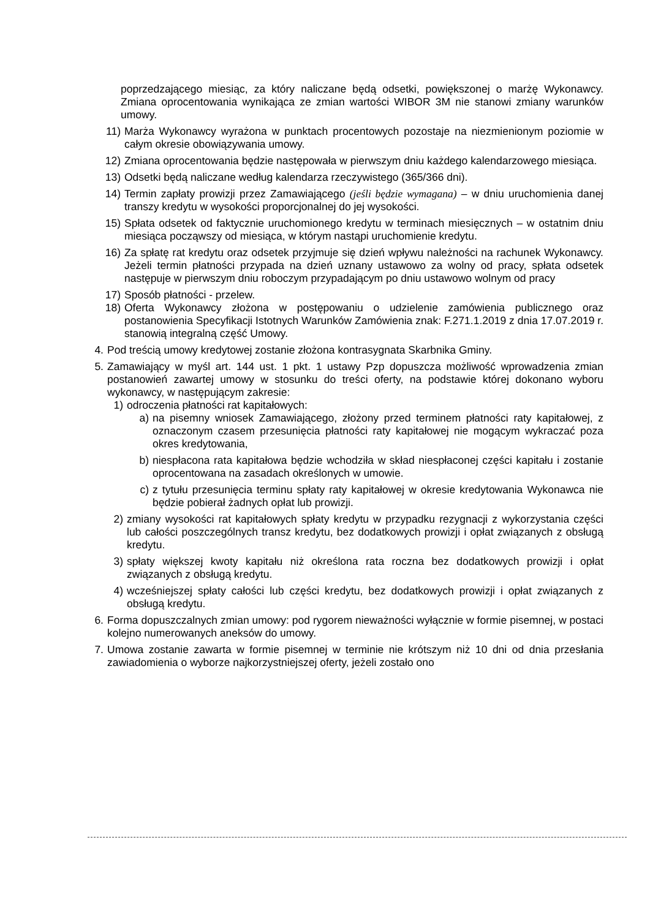poprzedzającego miesiąc, za który naliczane będą odsetki, powiększonej o marżę Wykonawcy. Zmiana oprocentowania wynikająca ze zmian wartości WIBOR 3M nie stanowi zmiany warunków umowy.
11) Marża Wykonawcy wyrażona w punktach procentowych pozostaje na niezmienionym poziomie w całym okresie obowiązywania umowy.
12) Zmiana oprocentowania będzie następowała w pierwszym dniu każdego kalendarzowego miesiąca.
13) Odsetki będą naliczane według kalendarza rzeczywistego (365/366 dni).
14) Termin zapłaty prowizji przez Zamawiającego (jeśli będzie wymagana) – w dniu uruchomienia danej transzy kredytu w wysokości proporcjonalnej do jej wysokości.
15) Spłata odsetek od faktycznie uruchomionego kredytu w terminach miesięcznych – w ostatnim dniu miesiąca począwszy od miesiąca, w którym nastąpi uruchomienie kredytu.
16) Za spłatę rat kredytu oraz odsetek przyjmuje się dzień wpływu należności na rachunek Wykonawcy. Jeżeli termin płatności przypada na dzień uznany ustawowo za wolny od pracy, spłata odsetek następuje w pierwszym dniu roboczym przypadającym po dniu ustawowo wolnym od pracy
17) Sposób płatności - przelew.
18) Oferta Wykonawcy złożona w postępowaniu o udzielenie zamówienia publicznego oraz postanowienia Specyfikacji Istotnych Warunków Zamówienia znak: F.271.1.2019 z dnia 17.07.2019 r. stanowią integralną część Umowy.
4. Pod treścią umowy kredytowej zostanie złożona kontrasygnata Skarbnika Gminy.
5. Zamawiający w myśl art. 144 ust. 1 pkt. 1 ustawy Pzp dopuszcza możliwość wprowadzenia zmian postanowień zawartej umowy w stosunku do treści oferty, na podstawie której dokonano wyboru wykonawcy, w następującym zakresie:
1) odroczenia płatności rat kapitałowych:
a) na pisemny wniosek Zamawiającego, złożony przed terminem płatności raty kapitałowej, z oznaczonym czasem przesunięcia płatności raty kapitałowej nie mogącym wykraczać poza okres kredytowania,
b) niespłacona rata kapitałowa będzie wchodziła w skład niespłaconej części kapitału i zostanie oprocentowana na zasadach określonych w umowie.
c) z tytułu przesunięcia terminu spłaty raty kapitałowej w okresie kredytowania Wykonawca nie będzie pobierał żadnych opłat lub prowizji.
2) zmiany wysokości rat kapitałowych spłaty kredytu w przypadku rezygnacji z wykorzystania części lub całości poszczególnych transz kredytu, bez dodatkowych prowizji i opłat związanych z obsługą kredytu.
3) spłaty większej kwoty kapitału niż określona rata roczna bez dodatkowych prowizji i opłat związanych z obsługą kredytu.
4) wcześniejszej spłaty całości lub części kredytu, bez dodatkowych prowizji i opłat związanych z obsługą kredytu.
6. Forma dopuszczalnych zmian umowy: pod rygorem nieważności wyłącznie w formie pisemnej, w postaci kolejno numerowanych aneksów do umowy.
7. Umowa zostanie zawarta w formie pisemnej w terminie nie krótszym niż 10 dni od dnia przesłania zawiadomienia o wyborze najkorzystniejszej oferty, jeżeli zostało ono